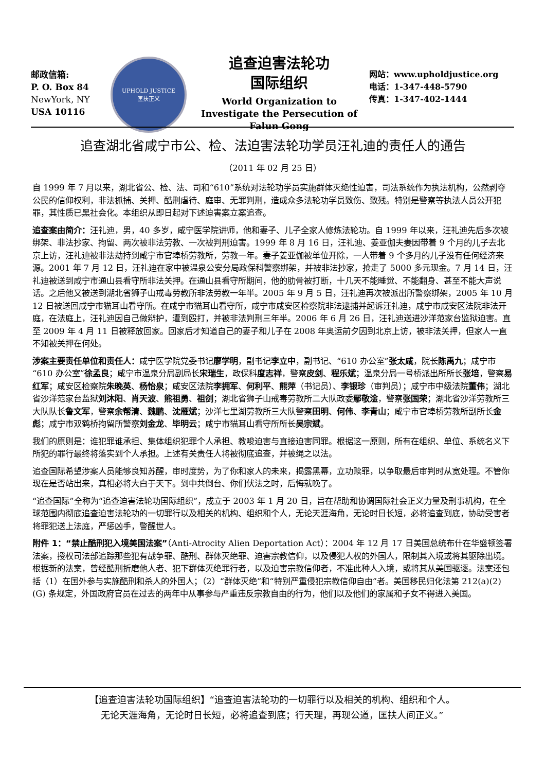邮政信箱:
P. O. Box 84
NewYork, NY
USA 10116
UPHOLD JUSTICE
匡扶正义
追查迫害法轮功
国际组织
World Organization to Investigate the Persecution of Falun Gong
网站：www.upholdjustice.org
电话：1-347-448-5790
传真：1-347-402-1444
追查湖北省咸宁市公、检、法迫害法轮功学员汪礼迪的责任人的通告
（2011 年 02 月 25 日）
自 1999 年 7 月以来，湖北省公、检、法、司和“610”系统对法轮功学员实施群体灭绝性迫害，司法系统作为执法机构，公然剥夺公民的信仰权利，非法抓捕、关押、酷刑虐待、庭审、无罪判刑，造成众多法轮功学员致伤、致残。特别是警察等执法人员公开犯罪，其性质已黑社会化。本组织从即日起对下述迫害案立案追查。
追查案由简介：汪礼迪，男，40 多岁，咸宁医学院讲师，他和妻子、儿子全家人修炼法轮功。自 1999 年以来，汪礼迪先后多次被绑架、非法抄家、拘留、两次被非法劳教、一次被判刑迫害。1999 年 8 月 16 日，汪礼迪、姜亚伽夫妻因带着 9 个月的儿子去北京上访，汪礼迪被非法劫持到咸宁市官埠桥劳教所，劳教一年。妻子姜亚伽被单位开除，一人带着 9 个多月的儿子没有任何经济来源。2001 年 7 月 12 日，汪礼迪在家中被温泉公安分局政保科警察绑架，并被非法抄家，抢走了 5000 多元现金。7 月 14 日，汪礼迪被送到咸宁市通山县看守所非法关押。在通山县看守所期间，他的肋骨被打断，十几天不能睡觉、不能翻身、甚至不能大声说话。之后他又被送到湖北省狮子山戒毒劳教所非法劳教一年半。2005 年 9 月 5 日，汪礼迪再次被派出所警察绑架，2005 年 10 月 12 日被送回咸宁市猫耳山看守所。在咸宁市猫耳山看守所，咸宁市咸安区检察院非法逮捕并起诉汪礼迪，咸宁市咸安区法院非法开庭，在法庭上，汪礼迪因自己做辩护，遭到殴打，并被非法判刑三年半。2006 年 6 月 26 日，汪礼迪送进沙洋范家台监狱迫害。直至 2009 年 4 月 11 日被释放回家。回家后才知道自己的妻子和儿子在 2008 年奥运前夕因到北京上访，被非法关押，但家人一直不知被关押在何处。
涉案主要责任单位和责任人：咸宁医学院党委书记廖学明，副书记李立中，副书记、“610 办公室”张太咸，院长陈禹九；咸宁市“610 办公室”徐孟良；咸宁市温泉分局副局长宋瑞生，政保科度志祥，警察皮剑、程乐斌；温泉分局一号桥派出所所长张培，警察易红军；咸安区检察院朱晚英、杨怡泉；咸安区法院李拥军、何利平、熊萍（书记员）、李银珍（审判员）；咸宁市中级法院董伟；湖北省沙洋范家台监狱刘沐阳、肖天波、熊祖勇、祖剑；湖北省狮子山戒毒劳教所二大队政委鄢敬淦，警察张国荣；湖北省沙洋劳教所三大队队长鲁文军，警察余帮清、魏鹏、沈雁斌；沙洋七里湖劳教所三大队警察田明、何伟、李青山；咸宁市官埠桥劳教所副所长金彪；咸宁市双鹤桥拘留所警察刘金龙、毕明云；咸宁市猫耳山看守所所长吴宗斌。
我们的原则是：谁犯罪谁承担、集体组织犯罪个人承担、教唆迫害与直接迫害同罪。根据这一原则，所有在组织、单位、系统名义下所犯的罪行最终将落实到个人承担。上述有关责任人将被彻底追查，并被绳之以法。
追查国际希望涉案人员能够良知苏醒，审时度势，为了你和家人的未来，揭露黑幕，立功赎罪，以争取最后审判时从宽处理。不管你现在是否站出来，真相必将大白于天下。到中共倒台、你们伏法之时，后悔就晚了。
“追查国际”全称为“追查迫害法轮功国际组织”，成立于 2003 年 1 月 20 日，旨在帮助和协调国际社会正义力量及刑事机构，在全球范围内彻底追查迫害法轮功的一切罪行以及相关的机构、组织和个人，无论天涯海角，无论时日长短，必将追查到底，协助受害者将罪犯送上法庭，严惩凶手，警醒世人。
附件 1：“禁止酷刑犯入境美国法案”（Anti-Atrocity Alien Deportation Act）：2004 年 12 月 17 日美国总统布什在华盛顿签署法案，授权司法部追踪那些犯有战争罪、酷刑、群体灭绝罪、迫害宗教信仰，以及侵犯人权的外国人，限制其入境或将其驱除出境。根据新的法案，曾经酷刑折磨他人者、犯下群体灭绝罪行者，以及迫害宗教信仰者，不准此种人入境，或将其从美国驱逐。法案还包括（1）在国外参与实施酷刑和杀人的外国人；（2）“群体灭绝”和“特别严重侵犯宗教信仰自由”者。美国移民归化法第 212(a)(2)(G) 条规定，外国政府官员在过去的两年中从事参与严重违反宗教自由的行为，他们以及他们的家属和子女不得进入美国。
【追查迫害法轮功国际组织】“追查迫害法轮功的一切罪行以及相关的机构、组织和个人。
无论天涯海角，无论时日长短，必将追查到底；行天理，再现公道，匡扶人间正义。”